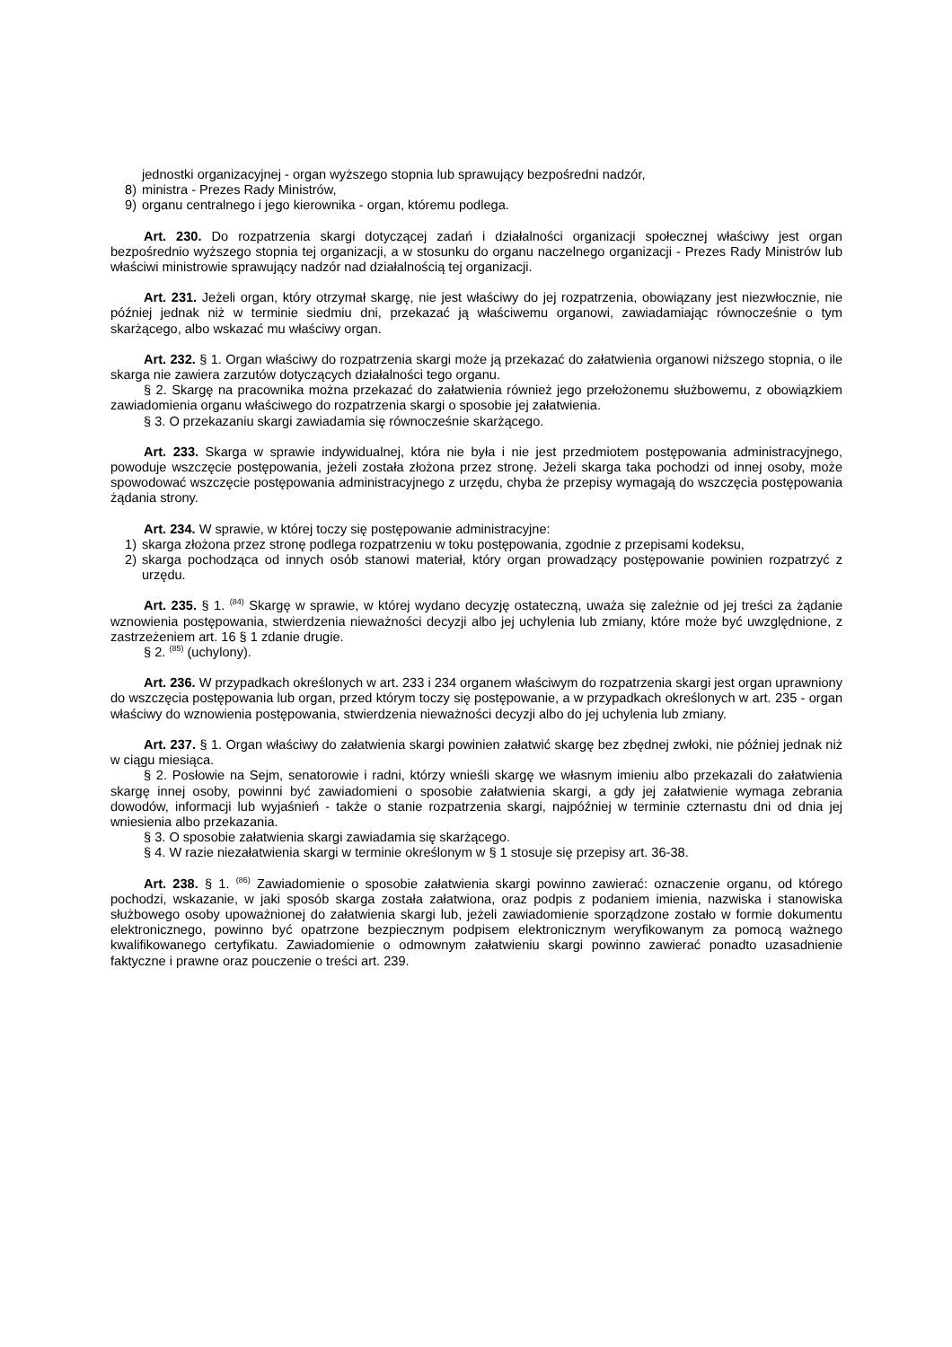jednostki organizacyjnej - organ wyższego stopnia lub sprawujący bezpośredni nadzór,
8) ministra - Prezes Rady Ministrów,
9) organu centralnego i jego kierownika - organ, któremu podlega.
Art. 230. Do rozpatrzenia skargi dotyczącej zadań i działalności organizacji społecznej właściwy jest organ bezpośrednio wyższego stopnia tej organizacji, a w stosunku do organu naczelnego organizacji - Prezes Rady Ministrów lub właściwi ministrowie sprawujący nadzór nad działalnością tej organizacji.
Art. 231. Jeżeli organ, który otrzymał skargę, nie jest właściwy do jej rozpatrzenia, obowiązany jest niezwłocznie, nie później jednak niż w terminie siedmiu dni, przekazać ją właściwemu organowi, zawiadamiając równocześnie o tym skarżącego, albo wskazać mu właściwy organ.
Art. 232. § 1. Organ właściwy do rozpatrzenia skargi może ją przekazać do załatwienia organowi niższego stopnia, o ile skarga nie zawiera zarzutów dotyczących działalności tego organu.
§ 2. Skargę na pracownika można przekazać do załatwienia również jego przełożonemu służbowemu, z obowiązkiem zawiadomienia organu właściwego do rozpatrzenia skargi o sposobie jej załatwienia.
§ 3. O przekazaniu skargi zawiadamia się równocześnie skarżącego.
Art. 233. Skarga w sprawie indywidualnej, która nie była i nie jest przedmiotem postępowania administracyjnego, powoduje wszczęcie postępowania, jeżeli została złożona przez stronę. Jeżeli skarga taka pochodzi od innej osoby, może spowodować wszczęcie postępowania administracyjnego z urzędu, chyba że przepisy wymagają do wszczęcia postępowania żądania strony.
Art. 234. W sprawie, w której toczy się postępowanie administracyjne:
1) skarga złożona przez stronę podlega rozpatrzeniu w toku postępowania, zgodnie z przepisami kodeksu,
2) skarga pochodząca od innych osób stanowi materiał, który organ prowadzący postępowanie powinien rozpatrzyć z urzędu.
Art. 235. § 1. <sup>(84)</sup> Skargę w sprawie, w której wydano decyzję ostateczną, uważa się zależnie od jej treści za żądanie wznowienia postępowania, stwierdzenia nieważności decyzji albo jej uchylenia lub zmiany, które może być uwzględnione, z zastrzeżeniem art. 16 § 1 zdanie drugie.
§ 2. <sup>(85)</sup> (uchylony).
Art. 236. W przypadkach określonych w art. 233 i 234 organem właściwym do rozpatrzenia skargi jest organ uprawniony do wszczęcia postępowania lub organ, przed którym toczy się postępowanie, a w przypadkach określonych w art. 235 - organ właściwy do wznowienia postępowania, stwierdzenia nieważności decyzji albo do jej uchylenia lub zmiany.
Art. 237. § 1. Organ właściwy do załatwienia skargi powinien załatwić skargę bez zbędnej zwłoki, nie później jednak niż w ciągu miesiąca.
§ 2. Posłowie na Sejm, senatorowie i radni, którzy wnieśli skargę we własnym imieniu albo przekazali do załatwienia skargę innej osoby, powinni być zawiadomieni o sposobie załatwienia skargi, a gdy jej załatwienie wymaga zebrania dowodów, informacji lub wyjaśnień - także o stanie rozpatrzenia skargi, najpóźniej w terminie czternastu dni od dnia jej wniesienia albo przekazania.
§ 3. O sposobie załatwienia skargi zawiadamia się skarżącego.
§ 4. W razie niezałatwienia skargi w terminie określonym w § 1 stosuje się przepisy art. 36-38.
Art. 238. § 1. <sup>(86)</sup> Zawiadomienie o sposobie załatwienia skargi powinno zawierać: oznaczenie organu, od którego pochodzi, wskazanie, w jaki sposób skarga została załatwiona, oraz podpis z podaniem imienia, nazwiska i stanowiska służbowego osoby upoważnionej do załatwienia skargi lub, jeżeli zawiadomienie sporządzone zostało w formie dokumentu elektronicznego, powinno być opatrzone bezpiecznym podpisem elektronicznym weryfikowanym za pomocą ważnego kwalifikowanego certyfikatu. Zawiadomienie o odmownym załatwieniu skargi powinno zawierać ponadto uzasadnienie faktyczne i prawne oraz pouczenie o treści art. 239.